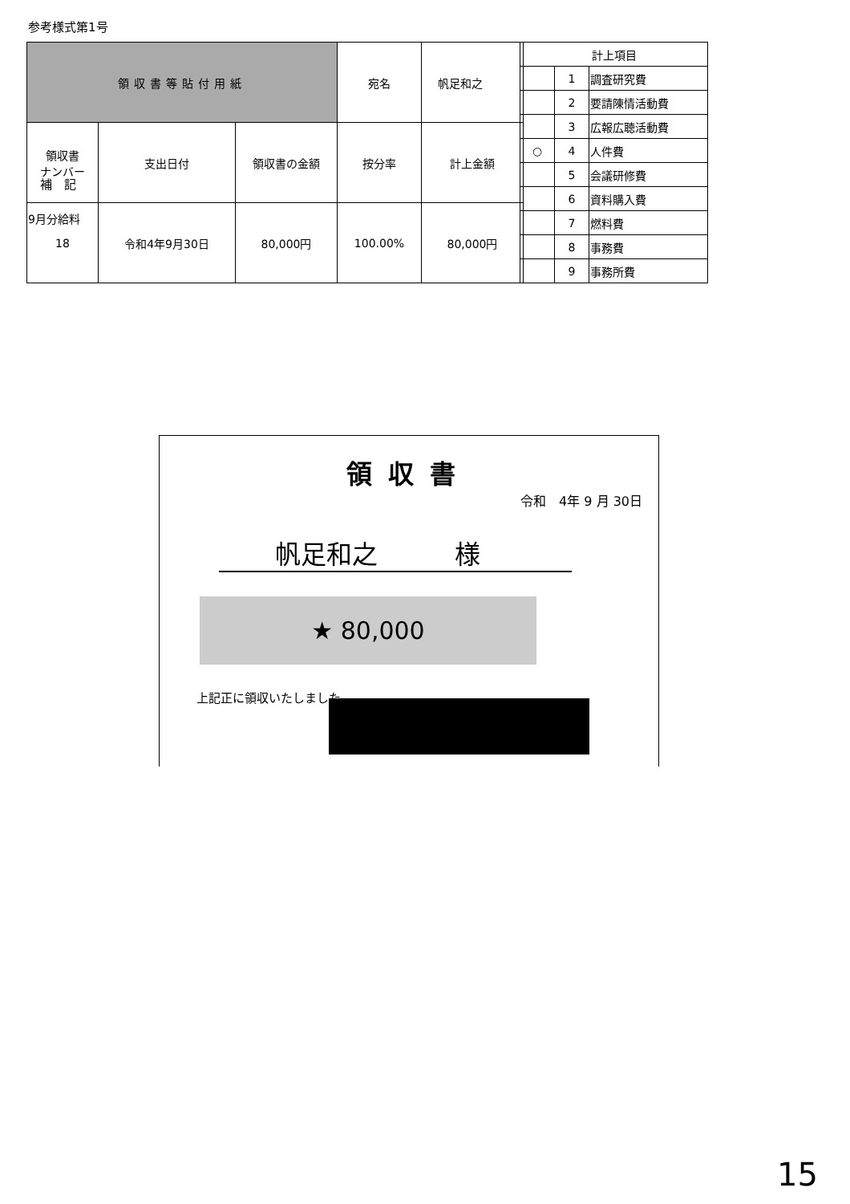参考様式第1号
| 領収書等貼付用紙 | | | 宛名 | 帆足和之 |
| 領収書 ナンバー | 支出日付 | 領収書の金額 | 按分率 | 計上金額 |
| 18 | 令和4年9月30日 | 80,000円 | 100.00% | 80,000円 |
| 計上項目 | | |
| | 1 | 調査研究費 |
| | 2 | 要請陳情活動費 |
| | 3 | 広報広聴活動費 |
| ○ | 4 | 人件費 |
| | 5 | 会議研修費 |
| | 6 | 資料購入費 |
| | 7 | 燃料費 |
| | 8 | 事務費 |
| | 9 | 事務所費 |
補　記
9月分給料
領収書
令和　4年 9 月 30日
帆足和之　　　様
★ 80,000
上記正に領収いたしました
15